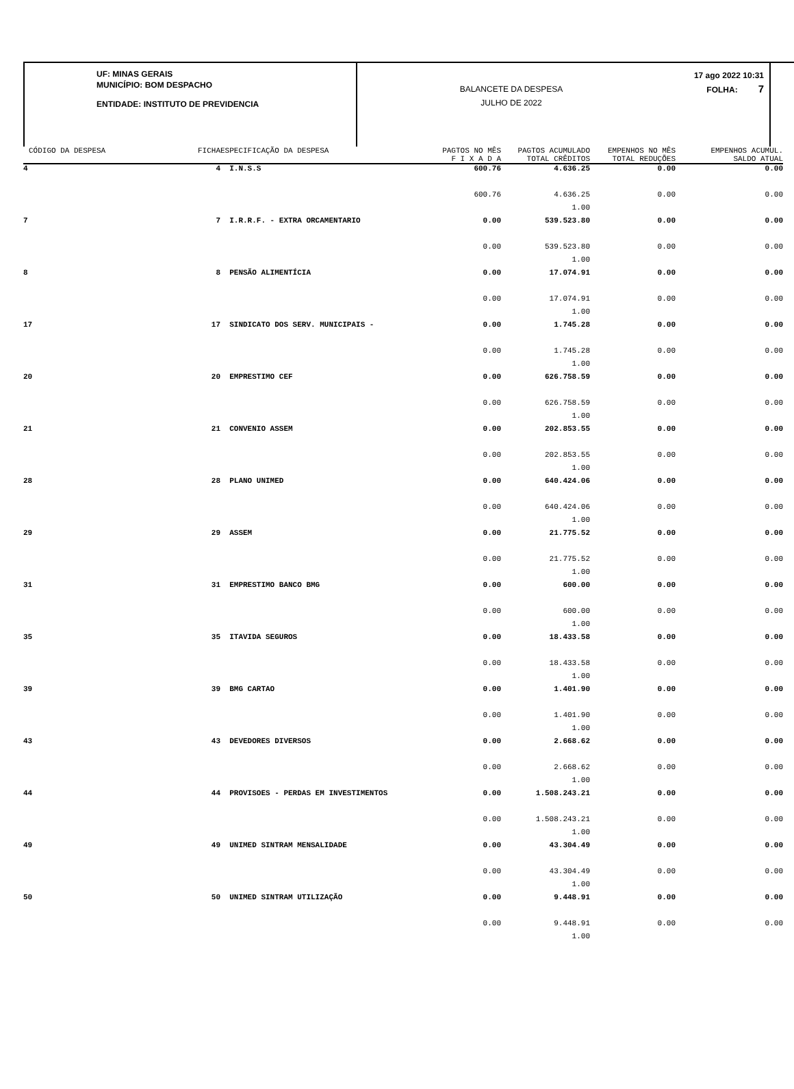UF: MINAS GERAIS
MUNICÍPIO: BOM DESPACHO
ENTIDADE: INSTITUTO DE PREVIDENCIA
BALANCETE DA DESPESA
JULHO DE 2022
17 ago 2022 10:31
FOLHA: 7
| CÓDIGO DA DESPESA | FICHA | ESPECIFICAÇÃO DA DESPESA | PAGTOS NO MÊS | PAGTOS ACUMULADO | EMPENHOS NO MÊS | EMPENHOS ACUMUL. |
| --- | --- | --- | --- | --- | --- | --- |
| | | | F I X A D A | TOTAL CRÊDITOS | TOTAL REDUÇÕES | SALDO ATUAL |
| 4 | 4 | I.N.S.S | 600.76 | 4.636.25 | 0.00 | 0.00 |
| | | | 600.76 | 4.636.25 | 0.00 | 0.00 |
| | | | | 1.00 | | |
| 7 | 7 | I.R.R.F. - EXTRA ORCAMENTARIO | 0.00 | 539.523.80 | 0.00 | 0.00 |
| | | | 0.00 | 539.523.80 | 0.00 | 0.00 |
| | | | | 1.00 | | |
| 8 | 8 | PENSÃO ALIMENTÍCIA | 0.00 | 17.074.91 | 0.00 | 0.00 |
| | | | 0.00 | 17.074.91 | 0.00 | 0.00 |
| | | | | 1.00 | | |
| 17 | 17 | SINDICATO DOS SERV. MUNICIPAIS - | 0.00 | 1.745.28 | 0.00 | 0.00 |
| | | | 0.00 | 1.745.28 | 0.00 | 0.00 |
| | | | | 1.00 | | |
| 20 | 20 | EMPRESTIMO CEF | 0.00 | 626.758.59 | 0.00 | 0.00 |
| | | | 0.00 | 626.758.59 | 0.00 | 0.00 |
| | | | | 1.00 | | |
| 21 | 21 | CONVENIO ASSEM | 0.00 | 202.853.55 | 0.00 | 0.00 |
| | | | 0.00 | 202.853.55 | 0.00 | 0.00 |
| | | | | 1.00 | | |
| 28 | 28 | PLANO UNIMED | 0.00 | 640.424.06 | 0.00 | 0.00 |
| | | | 0.00 | 640.424.06 | 0.00 | 0.00 |
| | | | | 1.00 | | |
| 29 | 29 | ASSEM | 0.00 | 21.775.52 | 0.00 | 0.00 |
| | | | 0.00 | 21.775.52 | 0.00 | 0.00 |
| | | | | 1.00 | | |
| 31 | 31 | EMPRESTIMO BANCO BMG | 0.00 | 600.00 | 0.00 | 0.00 |
| | | | 0.00 | 600.00 | 0.00 | 0.00 |
| | | | | 1.00 | | |
| 35 | 35 | ITAVIDA SEGUROS | 0.00 | 18.433.58 | 0.00 | 0.00 |
| | | | 0.00 | 18.433.58 | 0.00 | 0.00 |
| | | | | 1.00 | | |
| 39 | 39 | BMG CARTAO | 0.00 | 1.401.90 | 0.00 | 0.00 |
| | | | 0.00 | 1.401.90 | 0.00 | 0.00 |
| | | | | 1.00 | | |
| 43 | 43 | DEVEDORES DIVERSOS | 0.00 | 2.668.62 | 0.00 | 0.00 |
| | | | 0.00 | 2.668.62 | 0.00 | 0.00 |
| | | | | 1.00 | | |
| 44 | 44 | PROVISOES - PERDAS EM INVESTIMENTOS | 0.00 | 1.508.243.21 | 0.00 | 0.00 |
| | | | 0.00 | 1.508.243.21 | 0.00 | 0.00 |
| | | | | 1.00 | | |
| 49 | 49 | UNIMED SINTRAM MENSALIDADE | 0.00 | 43.304.49 | 0.00 | 0.00 |
| | | | 0.00 | 43.304.49 | 0.00 | 0.00 |
| | | | | 1.00 | | |
| 50 | 50 | UNIMED SINTRAM UTILIZAÇÃO | 0.00 | 9.448.91 | 0.00 | 0.00 |
| | | | 0.00 | 9.448.91 | 0.00 | 0.00 |
| | | | | 1.00 | | |